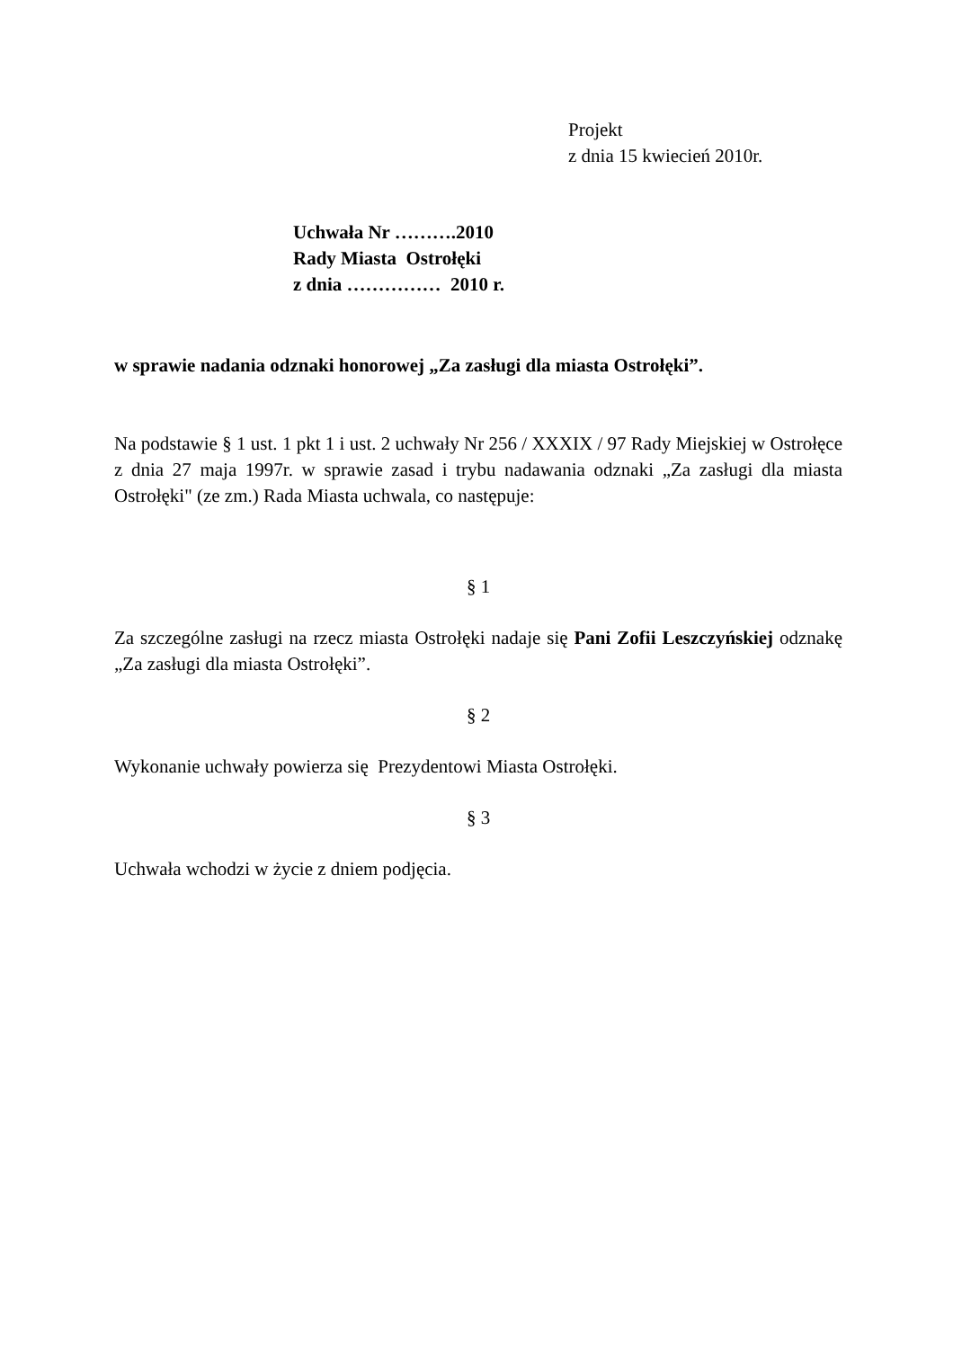Projekt
z dnia 15 kwiecień 2010r.
Uchwała Nr ……….2010
Rady Miasta Ostrołęki
z dnia …………… 2010 r.
w sprawie nadania odznaki honorowej „Za zasługi dla miasta Ostrołęki”.
Na podstawie § 1 ust. 1 pkt 1 i ust. 2 uchwały Nr 256 / XXXIX / 97 Rady Miejskiej w Ostrołęce z dnia 27 maja 1997r. w sprawie zasad i trybu nadawania odznaki „Za zasługi dla miasta Ostrołęki" (ze zm.) Rada Miasta uchwala, co następuje:
§ 1
Za szczególne zasługi na rzecz miasta Ostrołęki nadaje się Pani Zofii Leszczyńskiej odznakę „Za zasługi dla miasta Ostrołęki”.
§ 2
Wykonanie uchwały powierza się Prezydentowi Miasta Ostrołęki.
§ 3
Uchwała wchodzi w życie z dniem podjęcia.